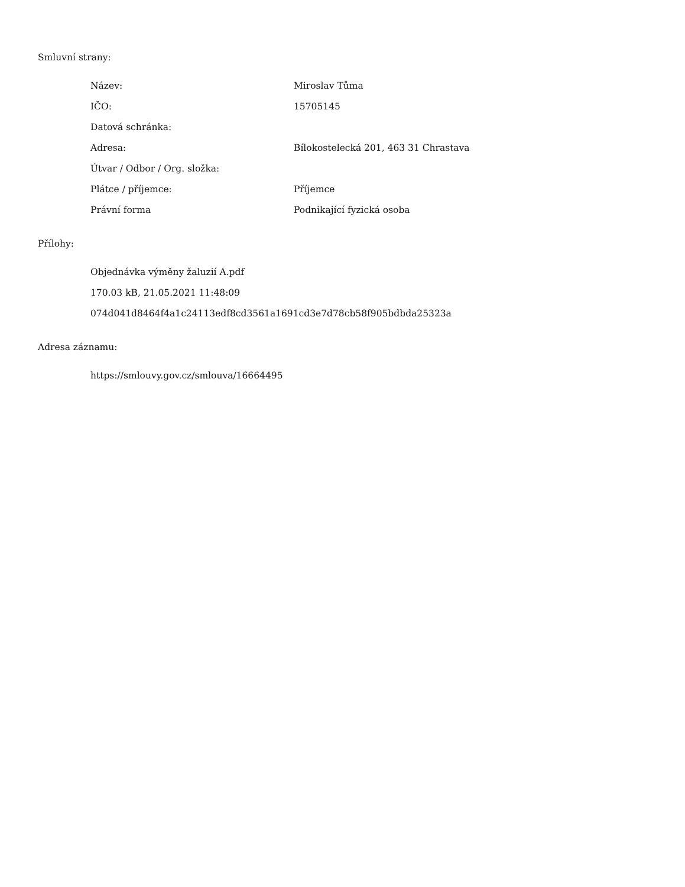Smluvní strany:
| Název: | Miroslav Tůma |
| IČO: | 15705145 |
| Datová schránka: | |
| Adresa: | Bílokostelecká 201, 463 31 Chrastava |
| Útvar / Odbor / Org. složka: | |
| Plátce / příjemce: | Příjemce |
| Právní forma | Podnikající fyzická osoba |
Přílohy:
Objednávka výměny žaluzií A.pdf
170.03 kB, 21.05.2021 11:48:09
074d041d8464f4a1c24113edf8cd3561a1691cd3e7d78cb58f905bdbda25323a
Adresa záznamu:
https://smlouvy.gov.cz/smlouva/16664495